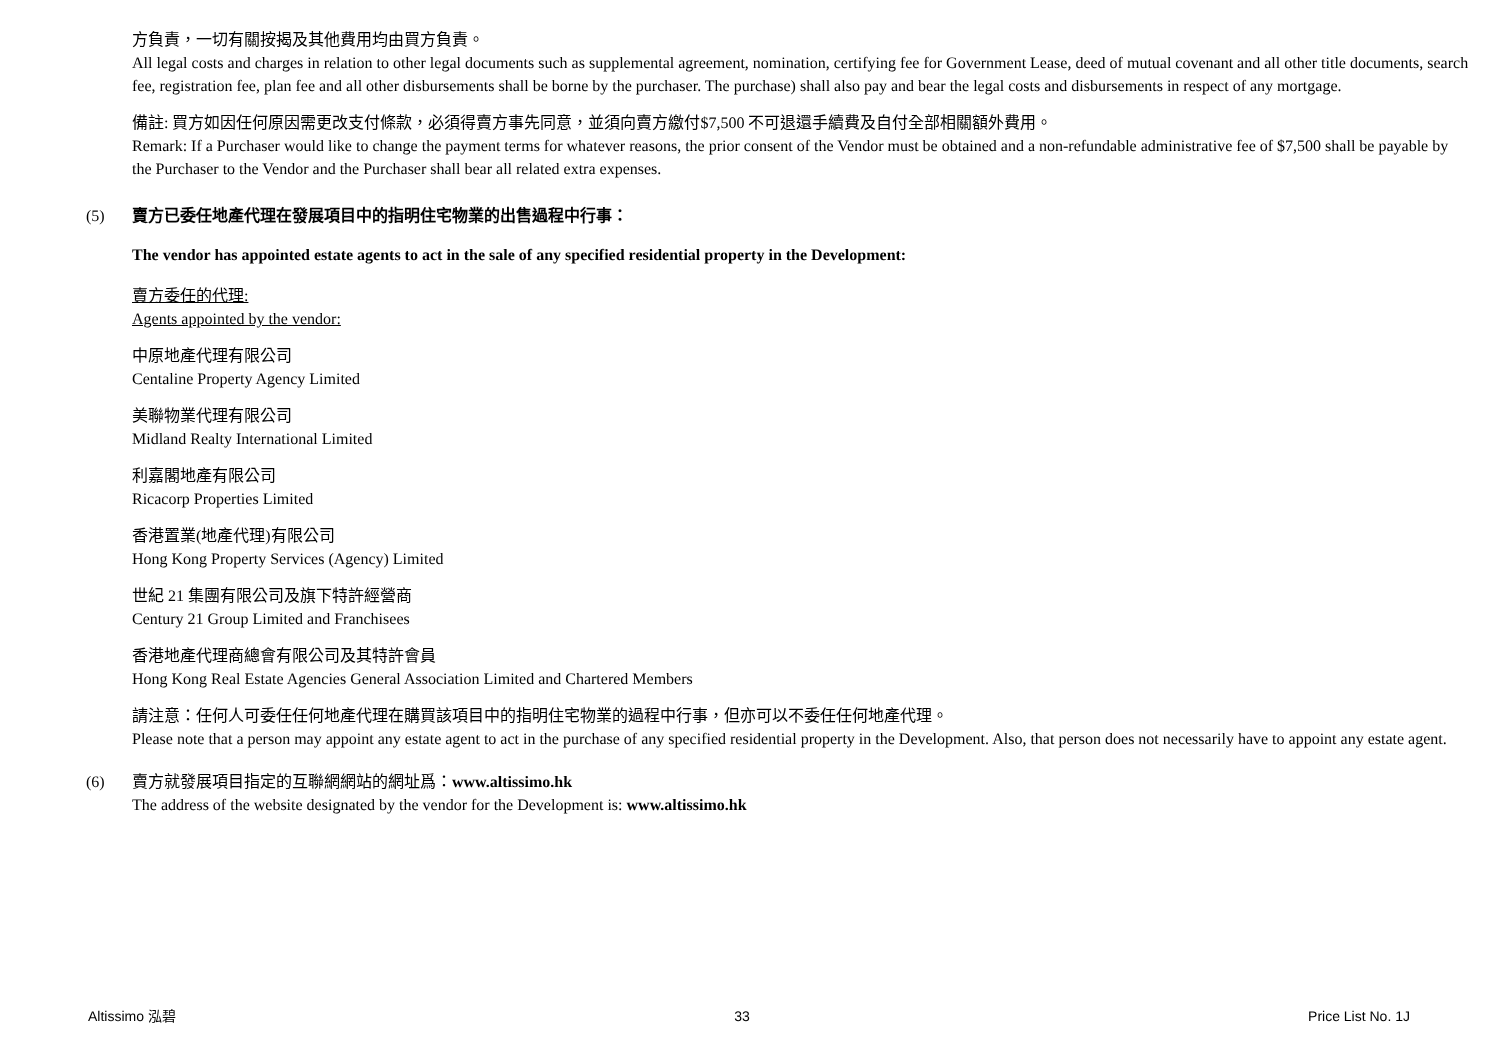方負責，一切有關按揭及其他費用均由買方負責。
All legal costs and charges in relation to other legal documents such as supplemental agreement, nomination, certifying fee for Government Lease, deed of mutual covenant and all other title documents, search fee, registration fee, plan fee and all other disbursements shall be borne by the purchaser. The purchase) shall also pay and bear the legal costs and disbursements in respect of any mortgage.
備註: 買方如因任何原因需更改支付條款，必須得賣方事先同意，並須向賣方繳付$7,500 不可退還手續費及自付全部相關額外費用。
Remark: If a Purchaser would like to change the payment terms for whatever reasons, the prior consent of the Vendor must be obtained and a non-refundable administrative fee of $7,500 shall be payable by the Purchaser to the Vendor and the Purchaser shall bear all related extra expenses.
(5) 賣方已委任地產代理在發展項目中的指明住宅物業的出售過程中行事：
The vendor has appointed estate agents to act in the sale of any specified residential property in the Development:
賣方委任的代理:
Agents appointed by the vendor:
中原地產代理有限公司
Centaline Property Agency Limited
美聯物業代理有限公司
Midland Realty International Limited
利嘉閣地產有限公司
Ricacorp Properties Limited
香港置業(地產代理)有限公司
Hong Kong Property Services (Agency) Limited
世紀 21 集團有限公司及旗下特許經營商
Century 21 Group Limited and Franchisees
香港地產代理商總會有限公司及其特許會員
Hong Kong Real Estate Agencies General Association Limited and Chartered Members
請注意：任何人可委任任何地產代理在購買該項目中的指明住宅物業的過程中行事，但亦可以不委任任何地產代理。
Please note that a person may appoint any estate agent to act in the purchase of any specified residential property in the Development. Also, that person does not necessarily have to appoint any estate agent.
(6) 賣方就發展項目指定的互聯網網站的網址爲：www.altissimo.hk
The address of the website designated by the vendor for the Development is: www.altissimo.hk
Altissimo 泓碧 33 Price List No. 1J